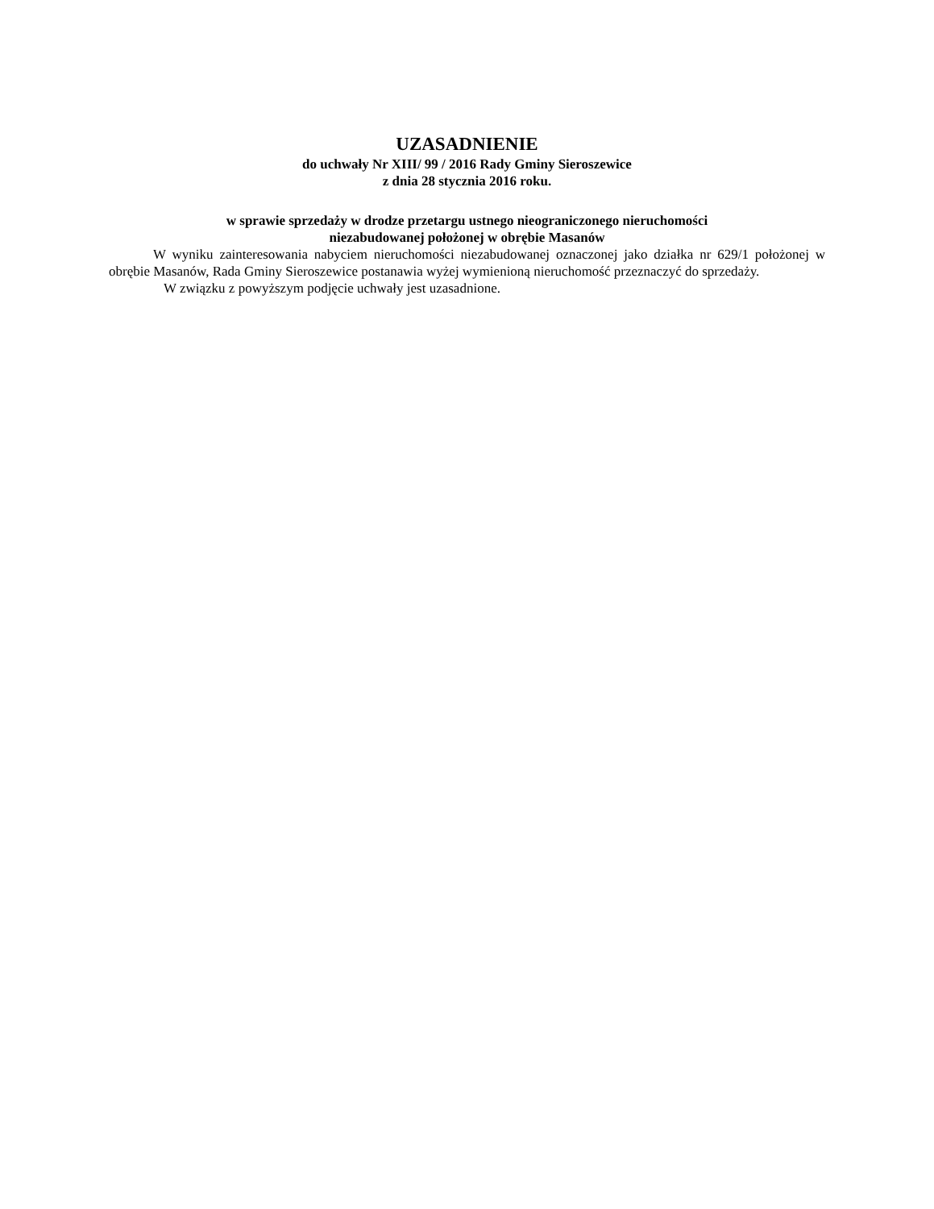UZASADNIENIE
do uchwały Nr XIII/ 99 / 2016 Rady Gminy Sieroszewice
z dnia 28 stycznia 2016 roku.
w sprawie sprzedaży w drodze przetargu ustnego nieograniczonego nieruchomości
niezabudowanej położonej w obrębie Masanów
W wyniku zainteresowania nabyciem nieruchomości niezabudowanej oznaczonej jako działka nr 629/1 położonej w obrębie Masanów, Rada Gminy Sieroszewice postanawia wyżej wymienioną nieruchomość przeznaczyć do sprzedaży.
W związku z powyższym podjęcie uchwały jest uzasadnione.